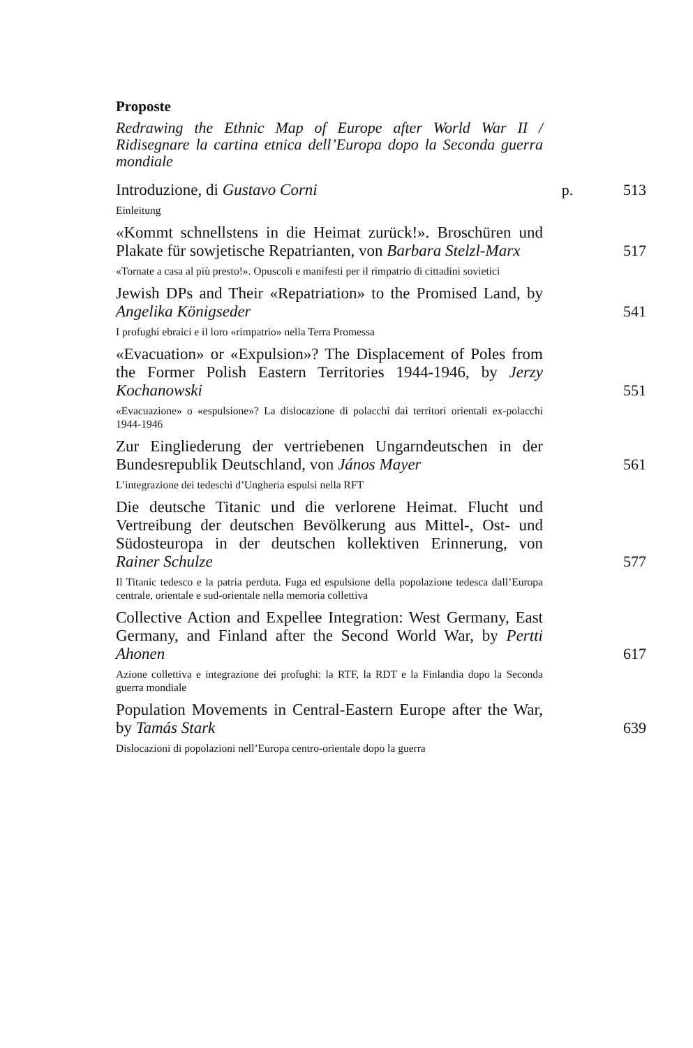Proposte
Redrawing the Ethnic Map of Europe after World War II / Ridisegnare la cartina etnica dell’Europa dopo la Seconda guerra mondiale
Introduzione, di Gustavo Corni
p.
513
Einleitung
«Kommt schnellstens in die Heimat zurück!». Broschüren und Plakate für sowjetische Repatrianten, von Barbara Stelzl-Marx
517
«Tornate a casa al più presto!». Opuscoli e manifesti per il rimpatrio di cittadini sovietici
Jewish DPs and Their «Repatriation» to the Promised Land, by Angelika Königseder
541
I profughi ebraici e il loro «rimpatrio» nella Terra Promessa
«Evacuation» or «Expulsion»? The Displacement of Poles from the Former Polish Eastern Territories 1944-1946, by Jerzy Kochanowski
551
«Evacuazione» o «espulsione»? La dislocazione di polacchi dai territori orientali ex-polacchi 1944-1946
Zur Eingliederung der vertriebenen Ungarndeutschen in der Bundesrepublik Deutschland, von János Mayer
561
L’integrazione dei tedeschi d’Ungheria espulsi nella RFT
Die deutsche Titanic und die verlorene Heimat. Flucht und Vertreibung der deutschen Bevölkerung aus Mittel-, Ost- und Südosteuropa in der deutschen kollektiven Erinnerung, von Rainer Schulze
577
Il Titanic tedesco e la patria perduta. Fuga ed espulsione della popolazione tedesca dall’Europa centrale, orientale e sud-orientale nella memoria collettiva
Collective Action and Expellee Integration: West Germany, East Germany, and Finland after the Second World War, by Pertti Ahonen
617
Azione collettiva e integrazione dei profughi: la RTF, la RDT e la Finlandia dopo la Seconda guerra mondiale
Population Movements in Central-Eastern Europe after the War, by Tamás Stark
639
Dislocazioni di popolazioni nell’Europa centro-orientale dopo la guerra